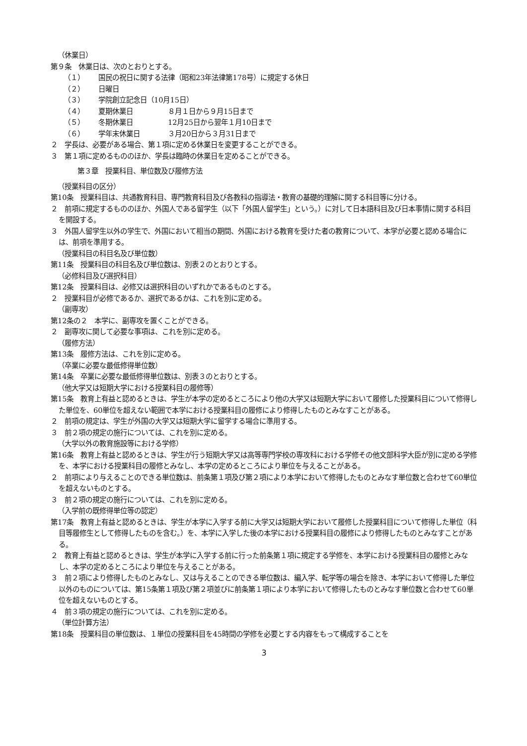（休業日）
第９条　休業日は、次のとおりとする。
（１） 国民の祝日に関する法律（昭和23年法律第178号）に規定する休日
（２） 日曜日
（３） 学院創立記念日（10月15日）
（４） 夏期休業日 ８月１日から９月15日まで
（５） 冬期休業日 12月25日から翌年１月10日まで
（６） 学年末休業日 ３月20日から３月31日まで
２　学長は、必要がある場合、第１項に定める休業日を変更することができる。
３　第１項に定めるもののほか、学長は臨時の休業日を定めることができる。
第３章　授業科目、単位数及び履修方法
（授業科目の区分）
第10条　授業科目は、共通教育科目、専門教育科目及び各教科の指導法・教育の基礎的理解に関する科目等に分ける。
２　前項に規定するもののほか、外国人である留学生（以下「外国人留学生」という。）に対して日本語科目及び日本事情に関する科目を開設する。
３　外国人留学生以外の学生で、外国において相当の期間、外国における教育を受けた者の教育について、本学が必要と認める場合には、前項を準用する。
（授業科目の科目名及び単位数）
第11条　授業科目の科目名及び単位数は、別表２のとおりとする。
（必修科目及び選択科目）
第12条　授業科目は、必修又は選択科目のいずれかであるものとする。
２　授業科目が必修であるか、選択であるかは、これを別に定める。
（副専攻）
第12条の２　本学に、副専攻を置くことができる。
２　副専攻に関して必要な事項は、これを別に定める。
（履修方法）
第13条　履修方法は、これを別に定める。
（卒業に必要な最低修得単位数）
第14条　卒業に必要な最低修得単位数は、別表３のとおりとする。
（他大学又は短期大学における授業科目の履修等）
第15条　教育上有益と認めるときは、学生が本学の定めるところにより他の大学又は短期大学において履修した授業科目について修得した単位を、60単位を超えない範囲で本学における授業科目の履修により修得したものとみなすことがある。
２　前項の規定は、学生が外国の大学又は短期大学に留学する場合に準用する。
３　前２項の規定の施行については、これを別に定める。
（大学以外の教育施設等における学修）
第16条　教育上有益と認めるときは、学生が行う短期大学又は高等専門学校の専攻科における学修その他文部科学大臣が別に定める学修を、本学における授業科目の履修とみなし、本学の定めるところにより単位を与えることがある。
２　前項により与えることのできる単位数は、前条第１項及び第２項により本学において修得したものとみなす単位数と合わせて60単位を超えないものとする。
３　前２項の規定の施行については、これを別に定める。
（入学前の既修得単位等の認定）
第17条　教育上有益と認めるときは、学生が本学に入学する前に大学又は短期大学において履修した授業科目について修得した単位（科目等履修生として修得したものを含む。）を、本学に入学した後の本学における授業科目の履修により修得したものとみなすことがある。
２　教育上有益と認めるときは、学生が本学に入学する前に行った前条第１項に規定する学修を、本学における授業科目の履修とみなし、本学の定めるところにより単位を与えることがある。
３　前２項により修得したものとみなし、又は与えることのできる単位数は、編入学、転学等の場合を除き、本学において修得した単位以外のものについては、第15条第１項及び第２項並びに前条第１項により本学において修得したものとみなす単位数と合わせて60単位を超えないものとする。
４　前３項の規定の施行については、これを別に定める。
（単位計算方法）
第18条　授業科目の単位数は、１単位の授業科目を45時間の学修を必要とする内容をもって構成することを
3